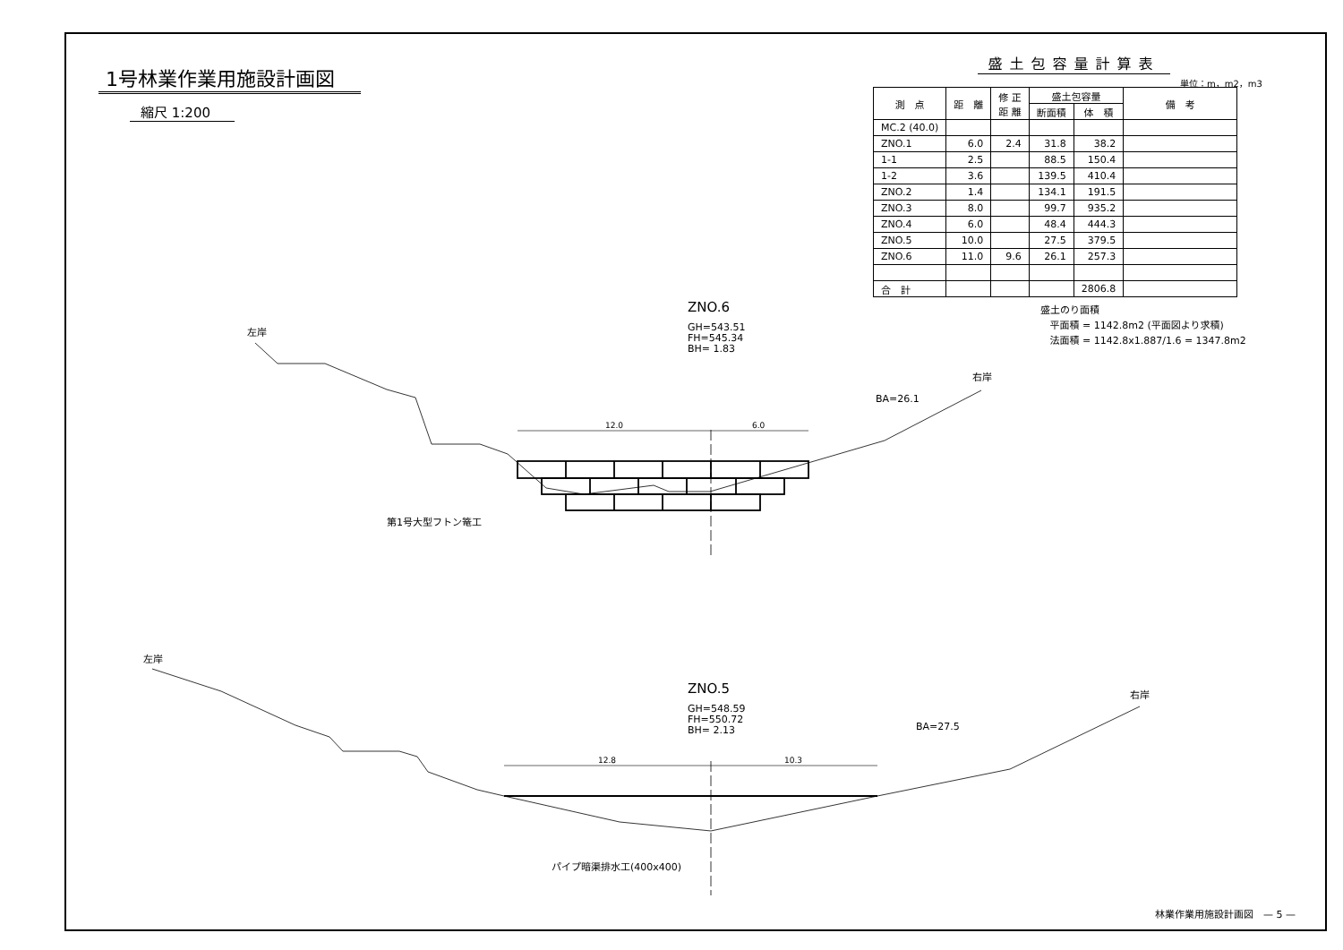1号林業作業用施設計画図
縮尺 1:200
盛土包容量計算表
単位：m，m2，m3
| 測 点 | 距 離 | 修 正 距 離 | 盛土包容量 | | 備 考 |
| --- | --- | --- | --- | --- | --- |
| | | | 断面積 | 体 積 | |
| MC.2 (40.0) | | | | | |
| ZNO.1 | 6.0 | 2.4 | 31.8 | 38.2 | |
| 1-1 | 2.5 | | 88.5 | 150.4 | |
| 1-2 | 3.6 | | 139.5 | 410.4 | |
| ZNO.2 | 1.4 | | 134.1 | 191.5 | |
| ZNO.3 | 8.0 | | 99.7 | 935.2 | |
| ZNO.4 | 6.0 | | 48.4 | 444.3 | |
| ZNO.5 | 10.0 | | 27.5 | 379.5 | |
| ZNO.6 | 11.0 | 9.6 | 26.1 | 257.3 | |
| 合 計 | | | | 2806.8 | |
盛土のり面積
平面積 = 1142.8m2 (平面図より求積)
法面積 = 1142.8x1.887/1.6 = 1347.8m2
ZNO.6
GH=543.51
FH=545.34
BH= 1.83
左岸
右岸
BA=26.1
12.0 6.0
第1号大型フトン篭工
ZNO.5
GH=548.59
FH=550.72
BH= 2.13
左岸
右岸
BA=27.5
12.8 10.3
パイプ暗渠排水工(400x400)
林業作業用施設計画図　— 5 —